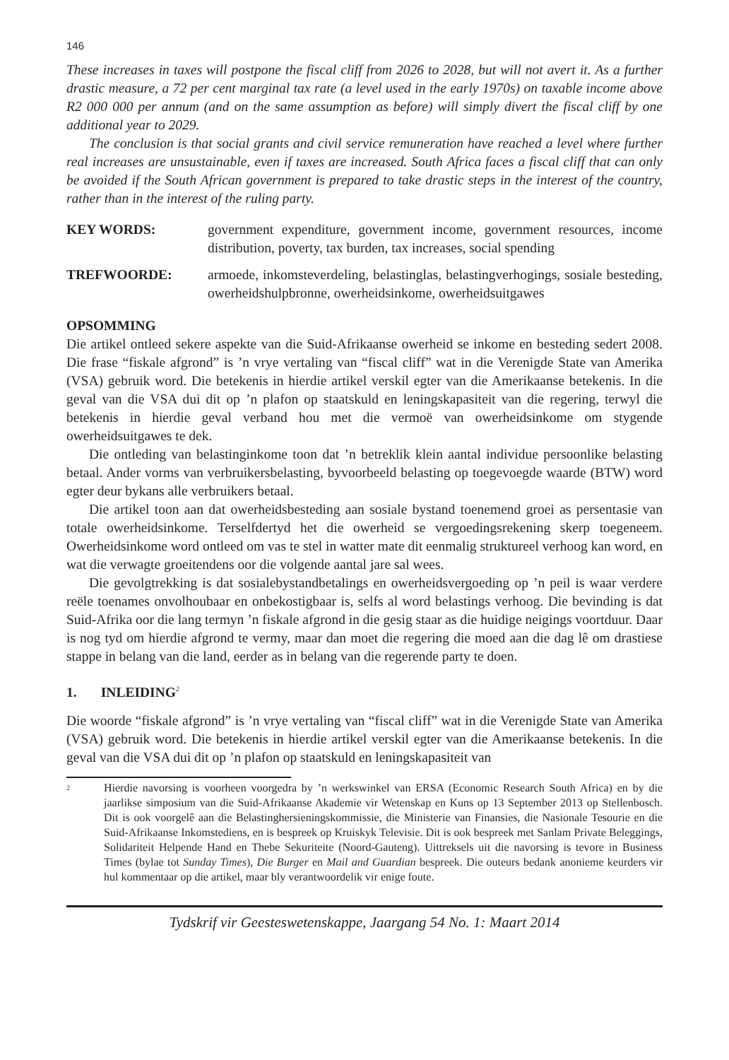146
These increases in taxes will postpone the fiscal cliff from 2026 to 2028, but will not avert it. As a further drastic measure, a 72 per cent marginal tax rate (a level used in the early 1970s) on taxable income above R2 000 000 per annum (and on the same assumption as before) will simply divert the fiscal cliff by one additional year to 2029.
The conclusion is that social grants and civil service remuneration have reached a level where further real increases are unsustainable, even if taxes are increased. South Africa faces a fiscal cliff that can only be avoided if the South African government is prepared to take drastic steps in the interest of the country, rather than in the interest of the ruling party.
KEY WORDS: government expenditure, government income, government resources, income distribution, poverty, tax burden, tax increases, social spending
TREFWOORDE: armoede, inkomsteverdeling, belastinglas, belastingverhogings, sosiale besteding, owerheidshulpbronne, owerheidsinkome, owerheidsuitgawes
OPSOMMING
Die artikel ontleed sekere aspekte van die Suid-Afrikaanse owerheid se inkome en besteding sedert 2008. Die frase “fiskale afgrond” is ’n vrye vertaling van “fiscal cliff” wat in die Verenigde State van Amerika (VSA) gebruik word. Die betekenis in hierdie artikel verskil egter van die Amerikaanse betekenis. In die geval van die VSA dui dit op ’n plafon op staatskuld en leningskapasiteit van die regering, terwyl die betekenis in hierdie geval verband hou met die vermoë van owerheidsinkome om stygende owerheidsuitgawes te dek.
Die ontleding van belastinginkome toon dat ’n betreklik klein aantal individue persoonlike belasting betaal. Ander vorms van verbruikersbelasting, byvoorbeeld belasting op toegevoegde waarde (BTW) word egter deur bykans alle verbruikers betaal.
Die artikel toon aan dat owerheidsbesteding aan sosiale bystand toenemend groei as persentasie van totale owerheidsinkome. Terselfdertyd het die owerheid se vergoedingsrekening skerp toegeneem. Owerheidsinkome word ontleed om vas te stel in watter mate dit eenmalig struktureel verhoog kan word, en wat die verwagte groeitendens oor die volgende aantal jare sal wees.
Die gevolgtrekking is dat sosialebystandbetalings en owerheidsvergoeding op ’n peil is waar verdere reële toenames onvolhoubaar en onbekostigbaar is, selfs al word belastings verhoog. Die bevinding is dat Suid-Afrika oor die lang termyn ’n fiskale afgrond in die gesig staar as die huidige neigings voortduur. Daar is nog tyd om hierdie afgrond te vermy, maar dan moet die regering die moed aan die dag lê om drastiese stappe in belang van die land, eerder as in belang van die regerende party te doen.
1. INLEIDING<sup>2</sup>
Die woorde “fiskale afgrond” is ’n vrye vertaling van “fiscal cliff” wat in die Verenigde State van Amerika (VSA) gebruik word. Die betekenis in hierdie artikel verskil egter van die Amerikaanse betekenis. In die geval van die VSA dui dit op ’n plafon op staatskuld en leningskapasiteit van
<sup>2</sup> Hierdie navorsing is voorheen voorgedra by ’n werkswinkel van ERSA (Economic Research South Africa) en by die jaarlikse simposium van die Suid-Afrikaanse Akademie vir Wetenskap en Kuns op 13 September 2013 op Stellenbosch. Dit is ook voorgelê aan die Belastinghersieningskommissie, die Ministerie van Finansies, die Nasionale Tesourie en die Suid-Afrikaanse Inkomstediens, en is bespreek op Kruiskyk Televisie. Dit is ook bespreek met Sanlam Private Beleggings, Solidariteit Helpende Hand en Thebe Sekuriteite (Noord-Gauteng). Uittreksels uit die navorsing is tevore in Business Times (bylae tot Sunday Times), Die Burger en Mail and Guardian bespreek. Die outeurs bedank anonieme keurders vir hul kommentaar op die artikel, maar bly verantwoordelik vir enige foute.
Tydskrif vir Geesteswetenskappe, Jaargang 54 No. 1: Maart 2014